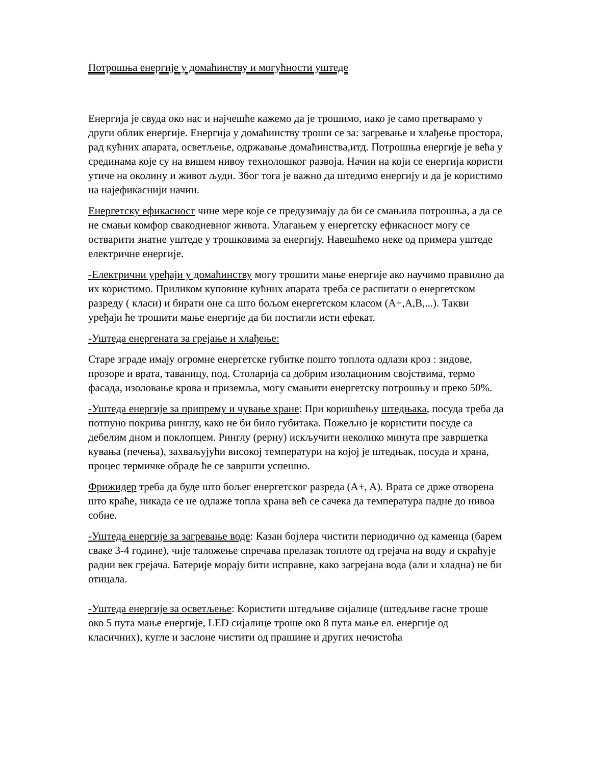Потрошња енергије у домаћинству и могућности уштеде
Енергија је свуда око нас и најчешће кажемо да је трошимо, иако је само претварамо у други облик енергије. Енергија у домаћинству троши се за: загревање и хлађење простора, рад кућних апарата, осветљење, одржавање домаћинства,итд. Потрошња енергије је већа у срединама које су на вишем нивоу технолошког развоја. Начин на који се енергија користи утиче на околину и живот људи. Због тога је важно да штедимо енергију и да је користимо на најефикаснији начин.
Енергетску ефикасност чине мере које се предузимају да би се смањила потрошња, а да се не смањи комфор свакодневног живота. Улагањем у енергетску ефикасност могу се остварити знатне уштеде у трошковима за енергију. Навешћемо неке од примера уштеде електричне енергије.
-Електрични уређаји у домаћинству могу трошити мање енергије ако научимо правилно да их користимо. Приликом куповине кућних апарата треба се распитати о енергетском разреду ( класи) и бирати оне са што бољом енергетском класом (A+,A,B,...). Такви уређаји ће трошити мање енергије да би постигли исти ефекат.
-Уштеда енергената за грејање и хлађење:
Старе зграде имају огромне енергетске губитке пошто топлота одлази кроз : зидове, прозоре и врата, таваницу, под. Столарија са добрим изолационим својствима, термо фасада, изоловање крова и приземља, могу смањити енергетску потрошњу и преко 50%.
-Уштеда енергије за припрему и чување хране: При коришћењу штедњака, посуда треба да потпуно покрива ринглу, како не би било губитака. Пожељно је користити посуде са дебелим дном и поклопцем. Ринглу (рерну) искључити неколико минута пре завршетка кувања (печења), захваљујући високој температури на којој је штедњак, посуда и храна, процес термичке обраде ће се завршти успешно.
Фрижидер треба да буде што бољег енергетског разреда (A+, A). Врата се држе отворена што краће, никада се не одлаже топла храна већ се сачека да температура падне до нивоа собне.
-Уштеда енергије за загревање воде: Казан бојлера чистити периодично од каменца (барем сваке 3-4 године), чије таложење спречава прелазак топлоте од грејача на воду и скраћује радни век грејача. Батерије морају бити исправне, како загрејана вода (али и хладна) не би отицала.
-Уштеда енергије за осветљење: Користити штедљиве сијалице (штедљиве гасне троше око 5 пута мање енергије, LED сијалице троше око 8 пута мање ел. енергије од класичних), кугле и заслоне чистити од прашине и других нечистоћа